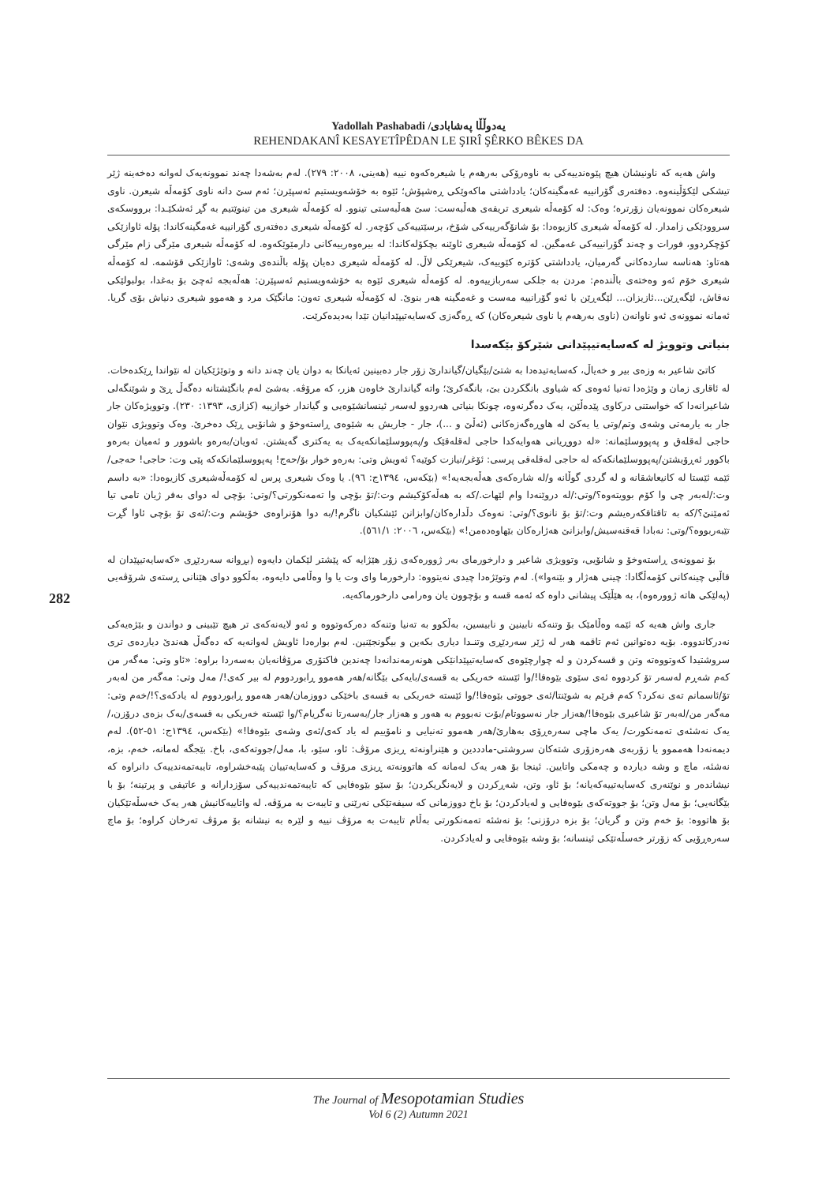Yadollah Pashabadi /یەدوڵڵا پەشابادی
REHENDAKANÎ KESAYETÎPÊDAN LE ŞIRÎ ŞÊRKO BÊKES DA
واش هەیە کە ناونیشان هیچ پێوەندییەکی بە ناوەرۆکی بەرهەم یا شیعرەکەوە نییە (هەینی، ٢٠٠٨: ٢٧٩). لەم بەشەدا چەند نموونەیەک لەوانە دەخەینە ژێر تیشکی لێکۆڵینەوە. دەفتەری گۆرانییە غەمگینەکان؛ یادداشتی ماکەوێکی ڕەشپۆش؛ ئێوە بە خۆشەویستیم ئەسپێرن؛ ئەم سێ دانە ناوی کۆمەڵە شیعرن. ناوی شیعرەکان نموونەیان زۆرترە؛ وەک: لە کۆمەڵە شیعری تریفەی هەڵبەست: سێ هەڵبەستی تینوو. لە کۆمەڵە شیعری من تینوێتیم بە گڕ ئەشکێـدا: برووسکەی سروودێکی زامدار. لە کۆمەڵە شیعری کازیوەدا: بۆ شانۆگەرییەکی شۆخ، برسێتییەکی کۆچەر. لە کۆمەڵە شیعری دەفتەری گۆرانییە غەمگینەکاندا: پۆلە ئاوازێکی کۆچکردوو، فورات و چەند گۆرانییەکی غەمگین. لە کۆمەڵە شیعری ئاوێنە بچکۆلەکاندا: لە بیرەوەرییەکانی دارمێوێکەوە. لە کۆمەڵە شیعری مێرگی زام مێرگی هەتاو: هەناسە ساردەکانی گەرمیان، یادداشتی کۆترە کێوییەک، شیعرێکی لاڵ. لە کۆمەڵە شیعری دەیان پۆلە باڵندەی وشەی: ئاوازێکی قۆشمە. لە کۆمەڵە شیعری خۆم ئەو وەختەی باڵندەم: مردن بە جلکی سەربازییەوە. لە کۆمەڵە شیعری ئێوە بە خۆشەویستیم ئەسپێرن: هەڵەبجە ئەچێ بۆ بەغدا، بولبولێکی نەقاش، لێگەڕێن...ئازیزان... لێگەڕێن با ئەو گۆرانییە مەست و غەمگینە هەر بنوێ. لە کۆمەڵە شیعری تەون: مانگێک مرد و هەموو شیعری دنیاش بۆی گریا. ئەمانە نموونەی ئەو ناوانەن (ناوی بەرهەم یا ناوی شیعرەکان) کە ڕەگەزی کەسایەتیپێدانیان تێدا بەدیدەکرێت.
بنیاتی وتوویژ لە کەسایەتیپێدانی شێرکۆ بێکەسدا
کاتێ شاعیر بە وزەی بیر و خەیاڵ، کەسایەتیدەدا بە شتێ/بێگیان/گیاندارێ زۆر جار دەبینین ئەیانکا بە دوان یان چەند دانە و وتوێژێکیان لە نێواندا ڕێکدەخات. لە ئاقاری زمان و وێژەدا تەنیا ئەوەی کە شیاوی بانگکردن بێ، بانگەکرێ؛ واتە گیاندارێ خاوەن هزر، کە مرۆڤە. بەشێ لەم بانگێشتانە دەگەڵ ڕێ و شوێنگەلی شاعیرانەدا کە خواستنی درکاوی پێدەڵێن، یەک دەگرنەوە، چونکا بنیاتی هەردوو لەسەر ئینسانشێوەیی و گیاندار خوازییە (کزازی، ١٣٩٣: ٢٣٠). وتوویژەکان جار جار بە یارمەتی وشەی وتم/وتی یا یەکێ لە هاوڕەگەزەکانی (ئەڵێ و ...)، جار - جاریش بە شێوەی ڕاستەوخۆ و شانۆیی ڕێک دەخرێ. وەک وتوویژی نێوان حاجی لەقلەق و پەپووسلێمانە: «لە دووڕیانی هەوایەکدا حاجی لەقلەقێک و/پەپووسلێمانکەیەک بە یەکتری گەیشتن. ئەویان/بەرەو باشوور و ئەمیان بەرەو باکوور ئەڕۆیشتن/پەپووسلێمانکەکە لە حاجی لەقلەقی پرسی: ئۆغر/نیازت کوێیە؟ ئەویش وتی: بەرەو خوار بۆ/حەج! پەپووسلێمانکەکە پێی وت: حاجی! حەجی/ئێمە ئێستا لە کانیعاشقانە و لە گردی گوڵانە و/لە شارەکەی هەڵەبجەیە!» (بێکەس، ١٣٩٤ج: ٩٦). یا وەک شیعری پرس لە کۆمەڵەشیعری کازیوەدا: «بە داسم وت:/لەبەر چی وا کۆم بوویتەوە؟/وتی:/لە دروێنەدا وام لێهات./کە بە هەڵەکۆکیشم وت:/تۆ بۆچی وا تەمەنکورتی؟/وتی: بۆچی لە دوای بەفر ژیان تامی تیا ئەمێنێ؟/کە بە تاقتاقکەرەیشم وت:/تۆ بۆ نانوی؟/وتی: نەوەک دڵدارەکان/وابزانن ئێشکیان ناگرم!/بە دوا هۆنراوەی خۆیشم وت:/ئەی تۆ بۆچی ئاوا گڕت تێبەربووە؟/وتی: نەبادا قەقنەسیش/وابزانێ هەژارەکان بێهاوەدەمن!» (بێکەس، ٢٠٠٦: ٥٦١/١).
بۆ نموونەی ڕاستەوخۆ و شانۆیی، وتوویژی شاعیر و دارخورمای بەر ژوورەکەی زۆر هێژایە کە پێشتر لێکمان دایەوە (بڕوانە سەردێڕی «کەسایەتیپێدان لە قاڵبی چینەکانی کۆمەڵگادا: چینی هەژار و بێنەوا»). لەم وتوێژەدا چیدی نەیتووە: دارخورما وای وت یا وا وەڵامی دایەوە، بەڵکوو دوای هێنانی ڕستەی شرۆڤەیی (پەلێکی هاتە ژوورەوە)، بە هێڵێک پیشانی داوە کە ئەمە قسە و بۆچوون یان وەرامی دارخورماکەیە.
جاری واش هەیە کە ئێمە وەڵامێک بۆ وتنەکە نابینین و نابیسین، بەڵکوو بە تەنیا وتنەکە دەرکەوتووە و ئەو لایەنەکەی تر هیچ تێبینی و دواندن و بێژەیەکی نەدرکاندووە. بۆیە دەتوانین ئەم تاقمە هەر لە ژێر سەردێڕی وتنـدا دیاری بکەین و بیگونجێنین. لەم بوارەدا ئاویش لەوانەیە کە دەگەڵ هەندێ دیاردەی تری سروشتیدا کەوتووەتە وتن و قسەکردن و لە چوارچێوەی کەسایەتیپێدانێکی هونەرمەندانەدا چەندین فاکتۆری مرۆڤانەیان بەسەردا براوە: «ئاو وتی: مەگەر من کەم شەڕم لەسەر تۆ کردووە ئەی سێوی بێوەفا!/وا ئێستە خەریکی بە قسەی/بایەکی بێگانە/هەر هەموو ڕابوردووم لە بیر کەی!/ مەل وتی: مەگەر من لەبەر تۆ/ئاسمانم تەی نەکرد؟ کەم فرێم بە شوێنتا/ئەی جووتی بێوەفا!/وا ئێستە خەریکی بە قسەی باخێکی دووزمان/هەر هەموو ڕابوردووم لە یادکەی؟!/خەم وتی: مەگەر من/لەبەر تۆ شاعیری بێوەفا!/هەزار جار نەسووتام/بۆت نەبووم بە هەور و هەزار جار/بەسەرتا نەگریام؟/وا ئێستە خەریکی بە قسەی/یەک بزەی درۆزن،/یەک نەشئەی تەمەنکورت/ یەک ماچی سەرەڕۆی بەهارێ/هەر هەموو تەنیایی و نامۆییم لە یاد کەی/ئەی وشەی بێوەفا!» (بێکەس، ١٣٩٤ج: ٥١-٥٢). لەم دیمەنەدا هەمموو یا زۆربەی هەرەزۆری شتەکان سروشتی-مادددین و هێنراونەتە ڕیزی مرۆڤ: ئاو، سێو، با، مەل/جووتەکەی، باخ. بێجگە لەمانە، خەم، بزە، نەشئە، ماچ و وشە دیاردە و چەمکی واتایین. ئینجا بۆ هەر یەک لەمانە کە هاتوونەتە ڕیزی مرۆڤ و کەسایەتییان پێبەخشراوە، تایبەتمەندییەک دانراوە کە نیشاندەر و نوێنەری کەسایەتییەکەیانە؛ بۆ ئاو، وتن، شەڕکردن و لایەنگریکردن؛ بۆ سێو بێوەفایی کە تایبەتمەندییەکی سۆزدارانە و عاتیفی و پرتینە؛ بۆ با بێگانەیی؛ بۆ مەل وتن؛ بۆ جووتەکەی بێوەفایی و لەیادکردن؛ بۆ باخ دووزمانی کە سیفەتێکی نەرێنی و تایبەت بە مرۆڤە. لە واتاییەکانیش هەر یەک خەسڵەتێکیان بۆ هاتووە: بۆ خەم وتن و گریان؛ بۆ بزە درۆزنی؛ بۆ نەشئە تەمەنکورتی بەڵام تایبەت بە مرۆڤ نییە و لێرە بە نیشانە بۆ مرۆڤ تەرخان کراوە؛ بۆ ماچ سەرەڕۆیی کە زۆرتر خەسڵەتێکی ئینسانە؛ بۆ وشە بێوەفایی و لەیادکردن.
282
The Journal of Mesopotamian Studies
Vol 6 (2) Autumn 2021